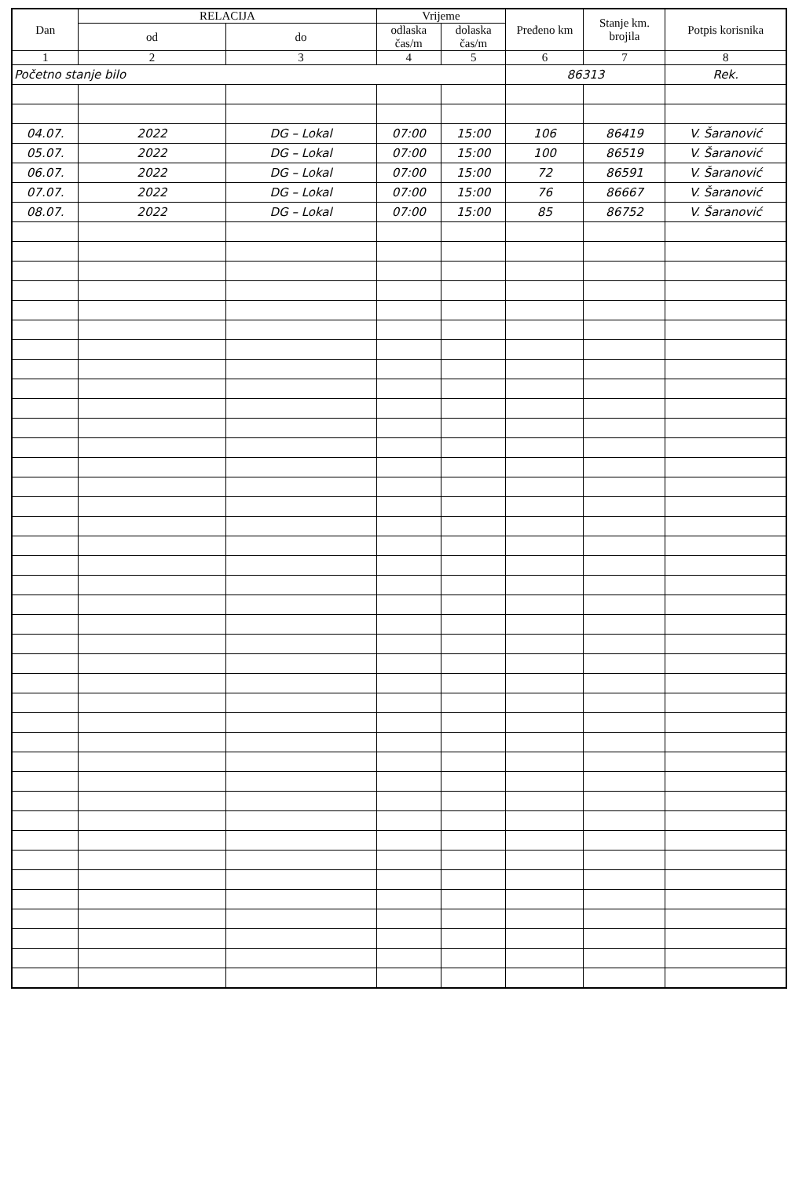| Dan | RELACIJA | | Vrijeme | | Pređeno km | Stanje km. brojila | Potpis korisnika |
| --- | --- | --- | --- | --- | --- | --- | --- |
| | od | do | odlaska čas/m | dolaska čas/m | | | |
| 1 | 2 | 3 | 4 | 5 | 6 | 7 | 8 |
| Početno stanje bilo | | | | | 86313 | | Rek. |
| 04.07. | 2022 | DG – Lokal | 07:00 | 15:00 | 106 | 86419 | V. Šaranović |
| 05.07. | 2022 | DG – Lokal | 07:00 | 15:00 | 100 | 86519 | V. Šaranović |
| 06.07. | 2022 | DG – Lokal | 07:00 | 15:00 | 72 | 86591 | V. Šaranović |
| 07.07. | 2022 | DG – Lokal | 07:00 | 15:00 | 76 | 86667 | V. Šaranović |
| 08.07. | 2022 | DG – Lokal | 07:00 | 15:00 | 85 | 86752 | V. Šaranović |